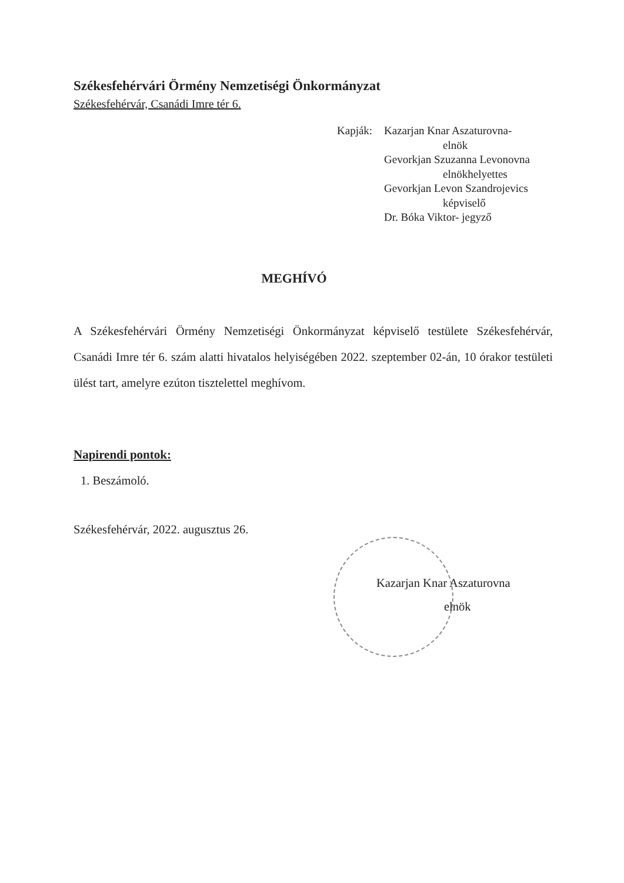Székesfehérvári Örmény Nemzetiségi Önkormányzat
Székesfehérvár, Csanádi Imre tér 6.
Kapják: Kazarjan Knar Aszaturovna-
elnök
Gevorkjan Szuzanna Levonovna
elnökhelyettes
Gevorkjan Levon Szandrojevics
képviselő
Dr. Bóka Viktor- jegyző
MEGHÍVÓ
A Székesfehérvári Örmény Nemzetiségi Önkormányzat képviselő testülete Székesfehérvár, Csanádi Imre tér 6. szám alatti hivatalos helyiségében 2022. szeptember 02-án, 10 órakor testületi ülést tart, amelyre ezúton tisztelettel meghívom.
Napirendi pontok:
1. Beszámoló.
Székesfehérvár, 2022. augusztus 26.
Kazarjan Knar Aszaturovna
elnök